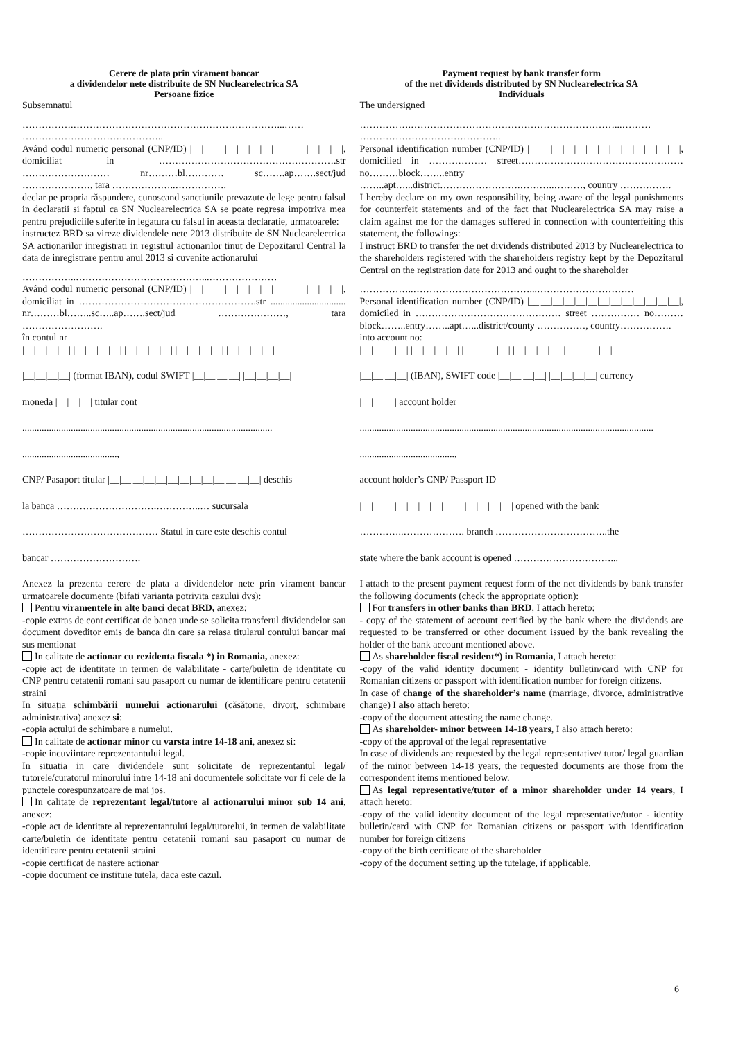Cerere de plata prin virament bancar
a dividendelor nete distribuite de SN Nuclearelectrica SA
Persoane fizice
Subsemnatul
…………….………………………………………………………...……
……………………………………..
Având codul numeric personal (CNP/ID) |__|__|__|__|__|__|__|__|__|__|__|__|__|, domiciliat in ……………………………………………….str ……………………… nr………bl………… sc…….ap…….sect/jud …………………, tara ………………..…………….
declar pe propria răspundere, cunoscand sanctiunile prevazute de lege pentru falsul in declaratii si faptul ca SN Nuclearelectrica SA se poate regresa impotriva mea pentru prejudiciile suferite in legatura cu falsul in aceasta declaratie, urmatoarele:
instructez BRD sa vireze dividendele nete 2013 distribuite de SN Nuclearelectrica SA actionarilor inregistrati in registrul actionarilor tinut de Depozitarul Central la data de inregistrare pentru anul 2013 si cuvenite actionarului
……………..…………………………………...…………………
Având codul numeric personal (CNP/ID) |__|__|__|__|__|__|__|__|__|__|__|__|__|, domiciliat in ……………………………………………….str ............................... nr………bl……..sc…..ap…….sect/jud …………………, tara …………………….
în contul nr
|__|__|__|__| |__|__|__|__| |__|__|__|__| |__|__|__|__| |__|__|__|__|
|__|__|__|__| (format IBAN), codul SWIFT |__|__|__|__| |__|__|__|__|
moneda |__|__|__| titular cont
.......................................................................................................
.......................................,
CNP/ Pasaport titular |__|__|__|__|__|__|__|__|__|__|__|__|__| deschis
la banca ………………………….…………..… sucursala
…………………………………… Statul in care este deschis contul
bancar ……………………….
Anexez la prezenta cerere de plata a dividendelor nete prin virament bancar urmatoarele documente (bifati varianta potrivita cazului dvs):
Pentru viramentele in alte banci decat BRD, anexez:
-copie extras de cont certificat de banca unde se solicita transferul dividendelor sau document doveditor emis de banca din care sa reiasa titularul contului bancar mai sus mentionat
In calitate de actionar cu rezidenta fiscala *) in Romania, anexez:
-copie act de identitate in termen de valabilitate - carte/buletin de identitate cu CNP pentru cetatenii romani sau pasaport cu numar de identificare pentru cetatenii straini
In situația schimbării numelui actionarului (căsătorie, divorț, schimbare administrativa) anexez si:
-copia actului de schimbare a numelui.
In calitate de actionar minor cu varsta intre 14-18 ani, anexez si:
-copie incuviintare reprezentantului legal.
In situatia in care dividendele sunt solicitate de reprezentantul legal/ tutorele/curatorul minorului intre 14-18 ani documentele solicitate vor fi cele de la punctele corespunzatoare de mai jos.
In calitate de reprezentant legal/tutore al actionarului minor sub 14 ani, anexez:
-copie act de identitate al reprezentantului legal/tutorelui, in termen de valabilitate carte/buletin de identitate pentru cetatenii romani sau pasaport cu numar de identificare pentru cetatenii straini
-copie certificat de nastere actionar
-copie document ce instituie tutela, daca este cazul.
Payment request by bank transfer form
of the net dividends distributed by SN Nuclearelectrica SA
Individuals
The undersigned
…………….………………………………………………………...………
……………………………………..
Personal identification number (CNP/ID) |__|__|__|__|__|__|__|__|__|__|__|__|__|, domicilied in ……………… street……………………………………………no………block……..entry ……..apt…...district…………………….………..………, country …………….
I hereby declare on my own responsibility, being aware of the legal punishments for counterfeit statements and of the fact that Nuclearelectrica SA may raise a claim against me for the damages suffered in connection with counterfeiting this statement, the followings:
I instruct BRD to transfer the net dividends distributed 2013 by Nuclearelectrica to the shareholders registered with the shareholders registry kept by the Depozitarul Central on the registration date for 2013 and ought to the shareholder
……………..………………………………...…………………………
Personal identification number (CNP/ID) |__|__|__|__|__|__|__|__|__|__|__|__|__|, domiciled in ……………………………………… street …………… no………block……..entry……..apt…...district/county ……………, country…………….
into account no:
|__|__|__|__| |__|__|__|__| |__|__|__|__| |__|__|__|__| |__|__|__|__|
|__|__|__|__| (IBAN), SWIFT code |__|__|__|__| |__|__|__|__| currency
|__|__|__| account holder
.........................................................................................................................
.......................................,
account holder’s CNP/ Passport ID
|__|__|__|__|__|__|__|__|__|__|__|__|__| opened with the bank
…………..………………. branch ……………………………..the
state where the bank account is opened …………………………...
I attach to the present payment request form of the net dividends by bank transfer the following documents (check the appropriate option):
For transfers in other banks than BRD, I attach hereto:
- copy of the statement of account certified by the bank where the dividends are requested to be transferred or other document issued by the bank revealing the holder of the bank account mentioned above.
As shareholder fiscal resident*) in Romania, I attach hereto:
-copy of the valid identity document - identity bulletin/card with CNP for Romanian citizens or passport with identification number for foreign citizens.
In case of change of the shareholder’s name (marriage, divorce, administrative change) I also attach hereto:
-copy of the document attesting the name change.
As shareholder- minor between 14-18 years, I also attach hereto:
-copy of the approval of the legal representative
In case of dividends are requested by the legal representative/ tutor/ legal guardian of the minor between 14-18 years, the requested documents are those from the correspondent items mentioned below.
As legal representative/tutor of a minor shareholder under 14 years, I attach hereto:
-copy of the valid identity document of the legal representative/tutor - identity bulletin/card with CNP for Romanian citizens or passport with identification number for foreign citizens
-copy of the birth certificate of the shareholder
-copy of the document setting up the tutelage, if applicable.
6